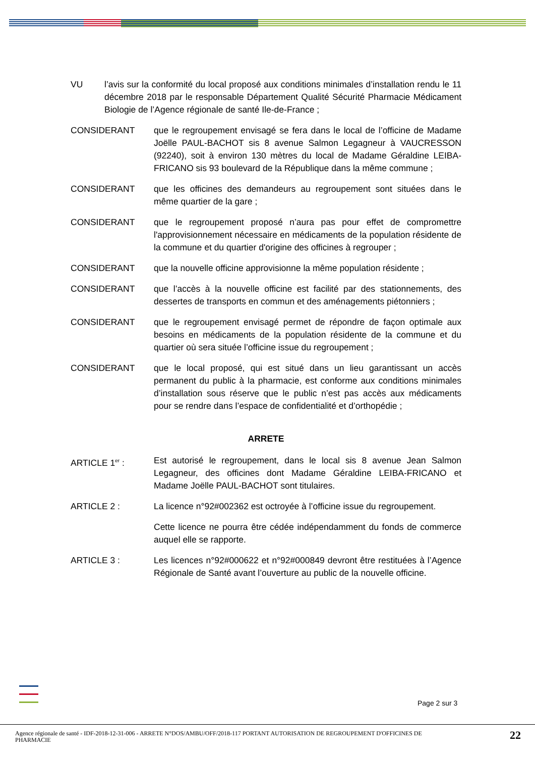VU l’avis sur la conformité du local proposé aux conditions minimales d’installation rendu le 11 décembre 2018 par le responsable Département Qualité Sécurité Pharmacie Médicament Biologie de l’Agence régionale de santé Ile-de-France ;
CONSIDERANT que le regroupement envisagé se fera dans le local de l’officine de Madame Joëlle PAUL-BACHOT sis 8 avenue Salmon Legagneur à VAUCRESSON (92240), soit à environ 130 mètres du local de Madame Géraldine LEIBA-FRICANO sis 93 boulevard de la République dans la même commune ;
CONSIDERANT que les officines des demandeurs au regroupement sont situées dans le même quartier de la gare ;
CONSIDERANT que le regroupement proposé n’aura pas pour effet de compromettre l'approvisionnement nécessaire en médicaments de la population résidente de la commune et du quartier d'origine des officines à regrouper ;
CONSIDERANT que la nouvelle officine approvisionne la même population résidente ;
CONSIDERANT que l’accès à la nouvelle officine est facilité par des stationnements, des dessertes de transports en commun et des aménagements piétonniers ;
CONSIDERANT que le regroupement envisagé permet de répondre de façon optimale aux besoins en médicaments de la population résidente de la commune et du quartier où sera située l’officine issue du regroupement ;
CONSIDERANT que le local proposé, qui est situé dans un lieu garantissant un accès permanent du public à la pharmacie, est conforme aux conditions minimales d’installation sous réserve que le public n’est pas accès aux médicaments pour se rendre dans l’espace de confidentialité et d’orthopédie ;
ARRETE
ARTICLE 1<sup>er</sup> : Est autorisé le regroupement, dans le local sis 8 avenue Jean Salmon Legagneur, des officines dont Madame Géraldine LEIBA-FRICANO et Madame Joëlle PAUL-BACHOT sont titulaires.
ARTICLE 2 : La licence n°92#002362 est octroyée à l’officine issue du regroupement.
Cette licence ne pourra être cédée indépendamment du fonds de commerce auquel elle se rapporte.
ARTICLE 3 : Les licences n°92#000622 et n°92#000849 devront être restituées à l’Agence Régionale de Santé avant l’ouverture au public de la nouvelle officine.
Page 2 sur 3
Agence régionale de santé - IDF-2018-12-31-006 - ARRETE N°DOS/AMBU/OFF/2018-117 PORTANT AUTORISATION DE REGROUPEMENT D'OFFICINES DE PHARMACIE
22